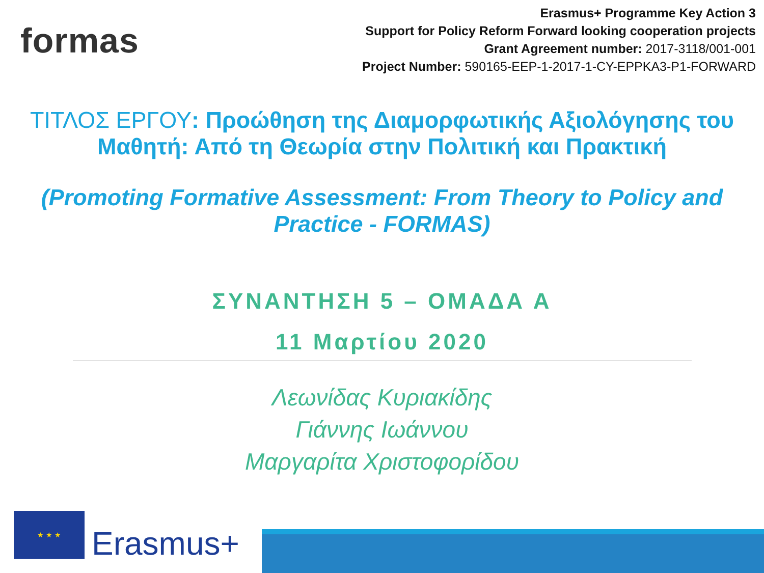formas
Erasmus+ Programme Key Action 3
Support for Policy Reform Forward looking cooperation projects
Grant Agreement number: 2017-3118/001-001
Project Number: 590165-EEP-1-2017-1-CY-EPPKA3-P1-FORWARD
ΤΙΤΛΟΣ ΕΡΓΟΥ: Προώθηση της Διαμορφωτικής Αξιολόγησης του
Μαθητή: Από τη Θεωρία στην Πολιτική και Πρακτική
(Promoting Formative Assessment: From Theory to Policy and
Practice - FORMAS)
ΣΥΝΑΝΤΗΣΗ 5 – ΟΜΑΔΑ Α
11 Μαρτίου 2020
Λεωνίδας Κυριακίδης
Γιάννης Ιωάννου
Μαργαρίτα Χριστοφορίδου
★ ★ ★
Erasmus+